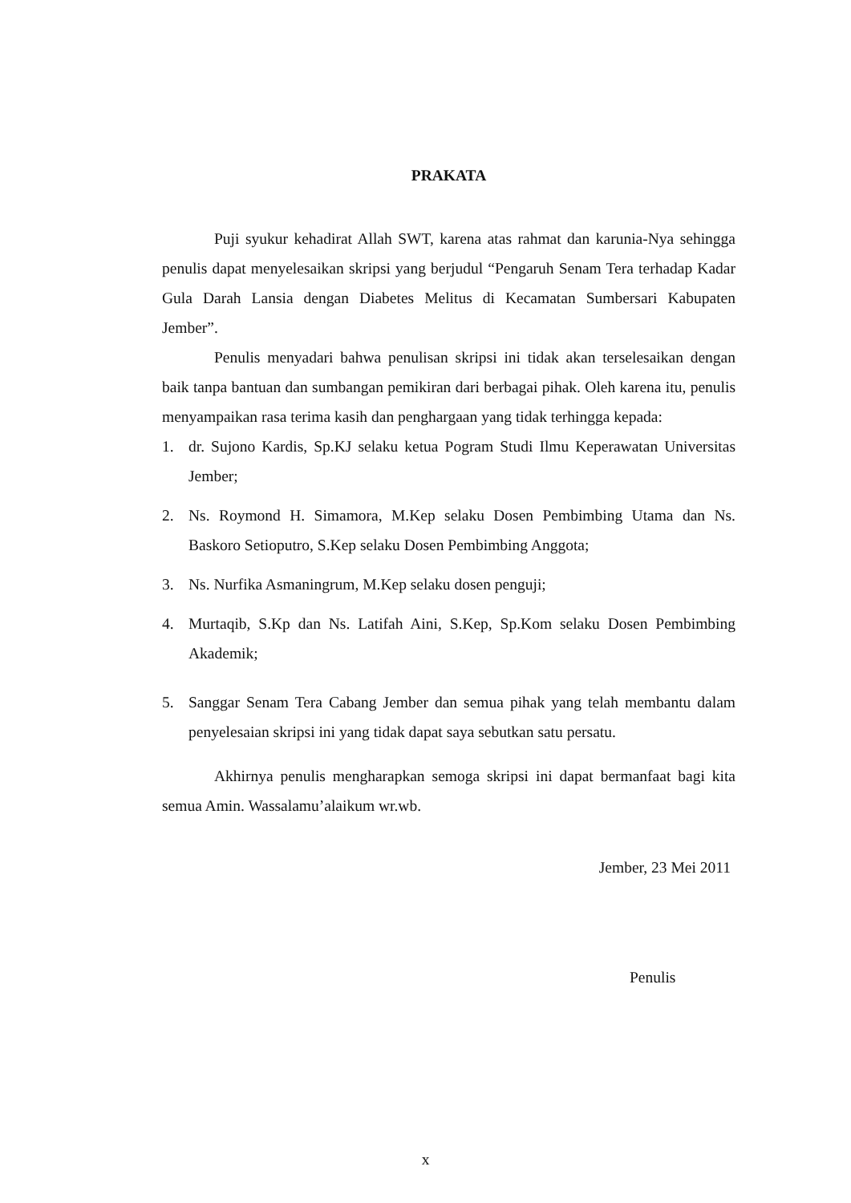PRAKATA
Puji syukur kehadirat Allah SWT, karena atas rahmat dan karunia-Nya sehingga penulis dapat menyelesaikan skripsi yang berjudul “Pengaruh Senam Tera terhadap Kadar Gula Darah Lansia dengan Diabetes Melitus di Kecamatan Sumbersari Kabupaten Jember”.
Penulis menyadari bahwa penulisan skripsi ini tidak akan terselesaikan dengan baik tanpa bantuan dan sumbangan pemikiran dari berbagai pihak. Oleh karena itu, penulis menyampaikan rasa terima kasih dan penghargaan yang tidak terhingga kepada:
1. dr. Sujono Kardis, Sp.KJ selaku ketua Pogram Studi Ilmu Keperawatan Universitas Jember;
2. Ns. Roymond H. Simamora, M.Kep selaku Dosen Pembimbing Utama dan Ns. Baskoro Setioputro, S.Kep selaku Dosen Pembimbing Anggota;
3. Ns. Nurfika Asmaningrum, M.Kep selaku dosen penguji;
4. Murtaqib, S.Kp dan Ns. Latifah Aini, S.Kep, Sp.Kom selaku Dosen Pembimbing Akademik;
5. Sanggar Senam Tera Cabang Jember dan semua pihak yang telah membantu dalam penyelesaian skripsi ini yang tidak dapat saya sebutkan satu persatu.
Akhirnya penulis mengharapkan semoga skripsi ini dapat bermanfaat bagi kita semua Amin. Wassalamu’alaikum wr.wb.
Jember, 23 Mei 2011
Penulis
x